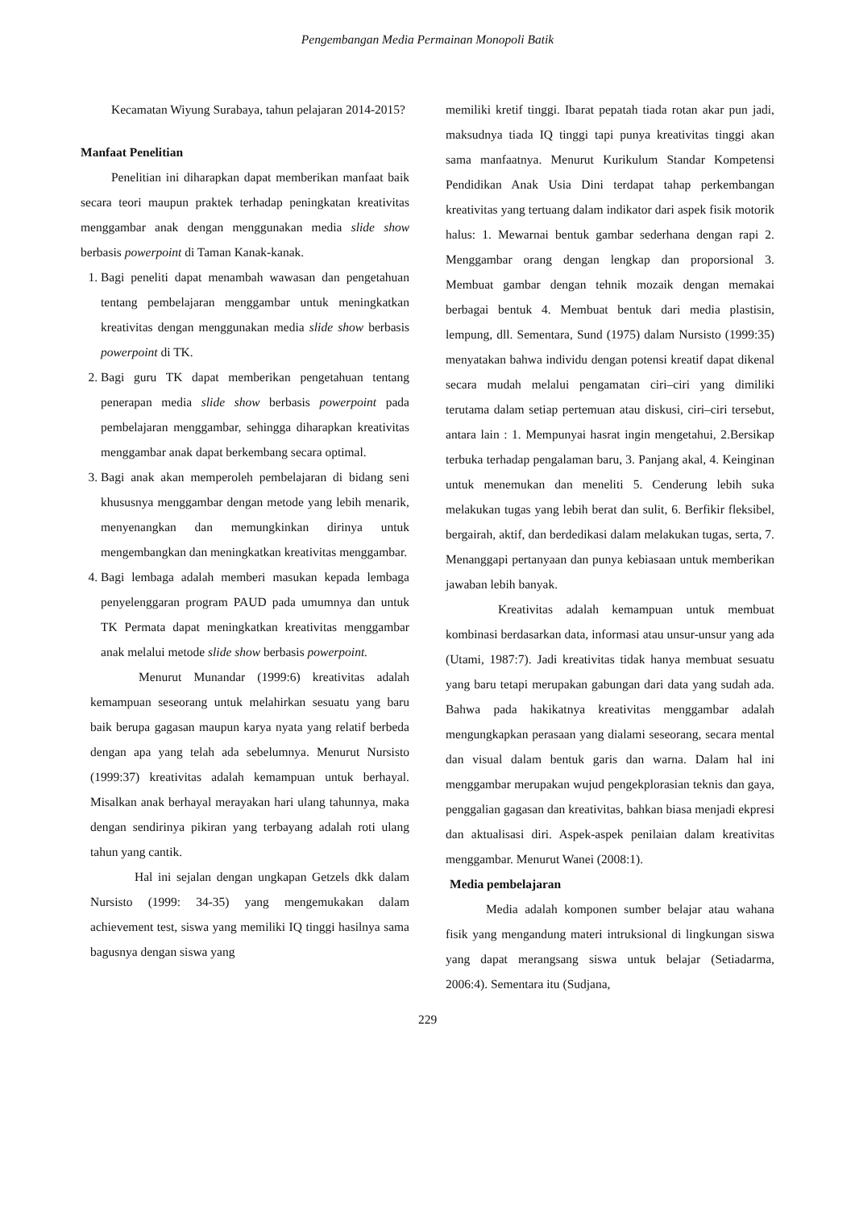Pengembangan Media Permainan Monopoli Batik
Kecamatan Wiyung Surabaya, tahun pelajaran 2014-2015?
Manfaat Penelitian
Penelitian ini diharapkan dapat memberikan manfaat baik secara teori maupun praktek terhadap peningkatan kreativitas menggambar anak dengan menggunakan media slide show berbasis powerpoint di Taman Kanak-kanak.
1. Bagi peneliti dapat menambah wawasan dan pengetahuan tentang pembelajaran menggambar untuk meningkatkan kreativitas dengan menggunakan media slide show berbasis powerpoint di TK.
2. Bagi guru TK dapat memberikan pengetahuan tentang penerapan media slide show berbasis powerpoint pada pembelajaran menggambar, sehingga diharapkan kreativitas menggambar anak dapat berkembang secara optimal.
3. Bagi anak akan memperoleh pembelajaran di bidang seni khususnya menggambar dengan metode yang lebih menarik, menyenangkan dan memungkinkan dirinya untuk mengembangkan dan meningkatkan kreativitas menggambar.
4. Bagi lembaga adalah memberi masukan kepada lembaga penyelenggaran program PAUD pada umumnya dan untuk TK Permata dapat meningkatkan kreativitas menggambar anak melalui metode slide show berbasis powerpoint.
Menurut Munandar (1999:6) kreativitas adalah kemampuan seseorang untuk melahirkan sesuatu yang baru baik berupa gagasan maupun karya nyata yang relatif berbeda dengan apa yang telah ada sebelumnya. Menurut Nursisto (1999:37) kreativitas adalah kemampuan untuk berhayal. Misalkan anak berhayal merayakan hari ulang tahunnya, maka dengan sendirinya pikiran yang terbayang adalah roti ulang tahun yang cantik.
Hal ini sejalan dengan ungkapan Getzels dkk dalam Nursisto (1999: 34-35) yang mengemukakan dalam achievement test, siswa yang memiliki IQ tinggi hasilnya sama bagusnya dengan siswa yang
memiliki kretif tinggi. Ibarat pepatah tiada rotan akar pun jadi, maksudnya tiada IQ tinggi tapi punya kreativitas tinggi akan sama manfaatnya. Menurut Kurikulum Standar Kompetensi Pendidikan Anak Usia Dini terdapat tahap perkembangan kreativitas yang tertuang dalam indikator dari aspek fisik motorik halus: 1. Mewarnai bentuk gambar sederhana dengan rapi 2. Menggambar orang dengan lengkap dan proporsional 3. Membuat gambar dengan tehnik mozaik dengan memakai berbagai bentuk 4. Membuat bentuk dari media plastisin, lempung, dll. Sementara, Sund (1975) dalam Nursisto (1999:35) menyatakan bahwa individu dengan potensi kreatif dapat dikenal secara mudah melalui pengamatan ciri–ciri yang dimiliki terutama dalam setiap pertemuan atau diskusi, ciri–ciri tersebut, antara lain : 1. Mempunyai hasrat ingin mengetahui, 2.Bersikap terbuka terhadap pengalaman baru, 3. Panjang akal, 4. Keinginan untuk menemukan dan meneliti 5. Cenderung lebih suka melakukan tugas yang lebih berat dan sulit, 6. Berfikir fleksibel, bergairah, aktif, dan berdedikasi dalam melakukan tugas, serta, 7. Menanggapi pertanyaan dan punya kebiasaan untuk memberikan jawaban lebih banyak.
Kreativitas adalah kemampuan untuk membuat kombinasi berdasarkan data, informasi atau unsur-unsur yang ada (Utami, 1987:7). Jadi kreativitas tidak hanya membuat sesuatu yang baru tetapi merupakan gabungan dari data yang sudah ada. Bahwa pada hakikatnya kreativitas menggambar adalah mengungkapkan perasaan yang dialami seseorang, secara mental dan visual dalam bentuk garis dan warna. Dalam hal ini menggambar merupakan wujud pengekplorasian teknis dan gaya, penggalian gagasan dan kreativitas, bahkan biasa menjadi ekpresi dan aktualisasi diri. Aspek-aspek penilaian dalam kreativitas menggambar. Menurut Wanei (2008:1).
Media pembelajaran
Media adalah komponen sumber belajar atau wahana fisik yang mengandung materi intruksional di lingkungan siswa yang dapat merangsang siswa untuk belajar (Setiadarma, 2006:4). Sementara itu (Sudjana,
229